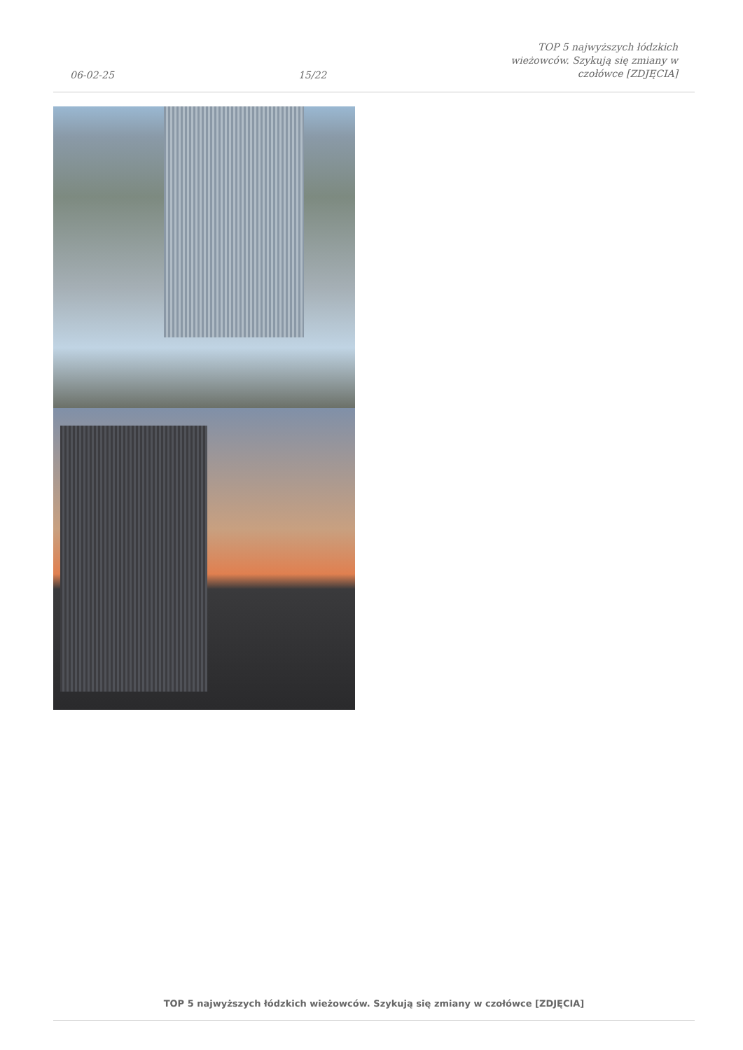06-02-25 15/22 TOP 5 najwyższych łódzkich
wieżowców. Szykują się zmiany w
czołówce [ZDJĘCIA]
TOP 5 najwyższych łódzkich wieżowców. Szykują się zmiany w czołówce [ZDJĘCIA]